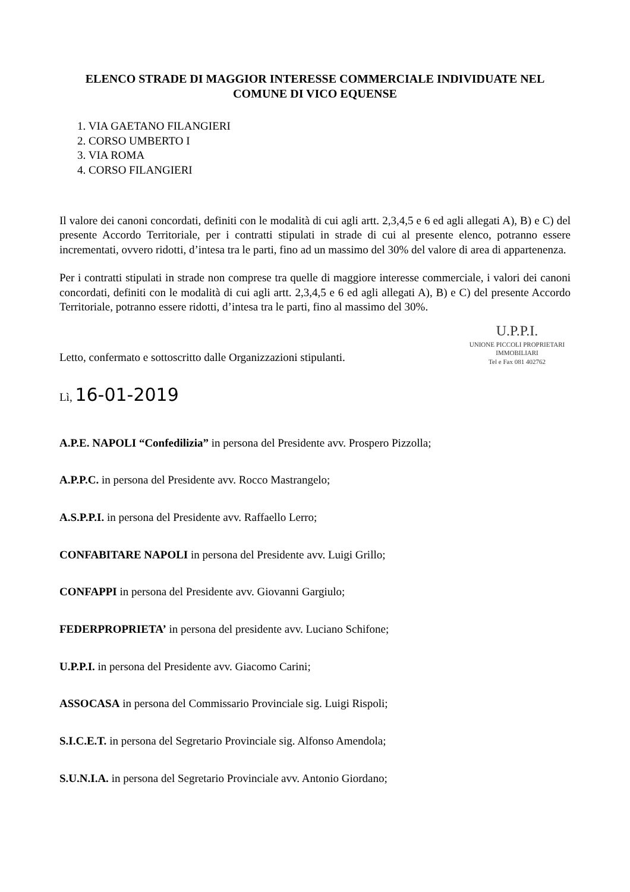ELENCO STRADE DI MAGGIOR INTERESSE COMMERCIALE INDIVIDUATE NEL COMUNE DI VICO EQUENSE
1. VIA GAETANO FILANGIERI
2. CORSO UMBERTO I
3. VIA ROMA
4. CORSO FILANGIERI
Il valore dei canoni concordati, definiti con le modalità di cui agli artt. 2,3,4,5 e 6 ed agli allegati A), B) e C) del presente Accordo Territoriale, per i contratti stipulati in strade di cui al presente elenco, potranno essere incrementati, ovvero ridotti, d’intesa tra le parti, fino ad un massimo del 30% del valore di area di appartenenza.
Per i contratti stipulati in strade non comprese tra quelle di maggiore interesse commerciale, i valori dei canoni concordati, definiti con le modalità di cui agli artt. 2,3,4,5 e 6 ed agli allegati A), B) e C) del presente Accordo Territoriale, potranno essere ridotti, d’intesa tra le parti, fino al massimo del 30%.
U.P.P.I.
UNIONE PICCOLI PROPRIETARI IMMOBILIARI
Tel e Fax 081 402762
Letto, confermato e sottoscritto dalle Organizzazioni stipulanti.
Lì, 16-01-2019
A.P.E. NAPOLI “Confedilizia” in persona del Presidente avv. Prospero Pizzolla;
A.P.P.C. in persona del Presidente avv. Rocco Mastrangelo;
A.S.P.P.I. in persona del Presidente avv. Raffaello Lerro;
CONFABITARE NAPOLI in persona del Presidente avv. Luigi Grillo;
CONFAPPI in persona del Presidente avv. Giovanni Gargiulo;
FEDERPROPRIETA’ in persona del presidente avv. Luciano Schifone;
U.P.P.I. in persona del Presidente avv. Giacomo Carini;
ASSOCASA in persona del Commissario Provinciale sig. Luigi Rispoli;
S.I.C.E.T. in persona del Segretario Provinciale sig. Alfonso Amendola;
S.U.N.I.A. in persona del Segretario Provinciale avv. Antonio Giordano;